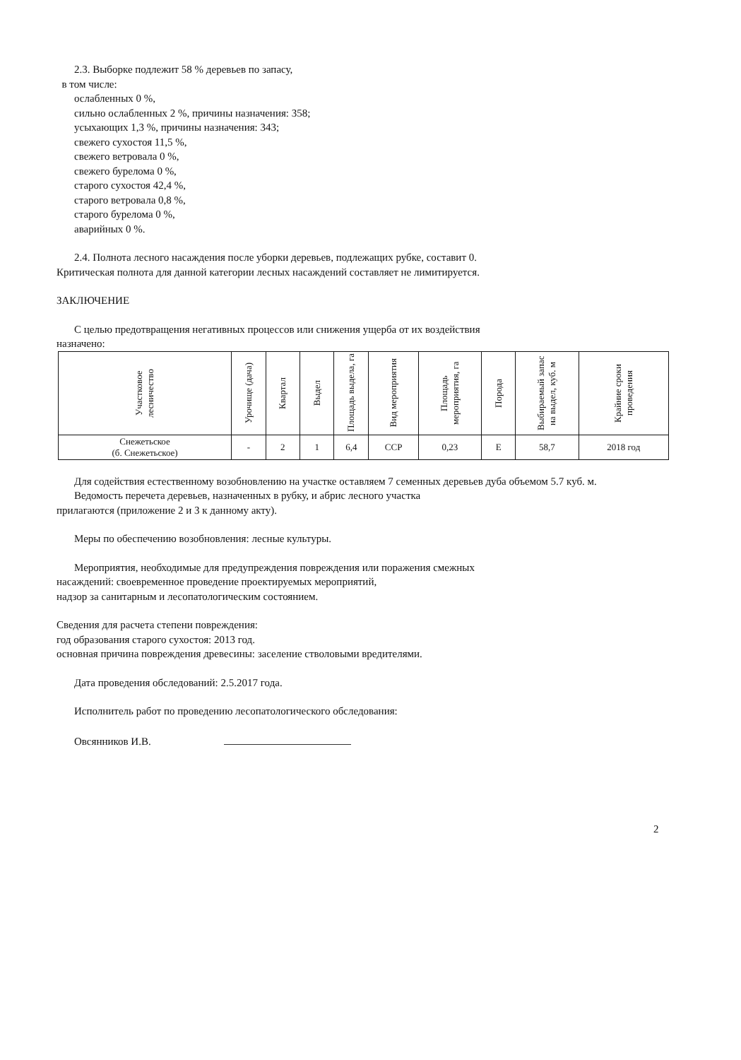2.3. Выборке подлежит 58 % деревьев по запасу,
в том числе:
ослабленных 0 %,
сильно ослабленных 2 %, причины назначения: 358;
усыхающих 1,3 %, причины назначения: 343;
свежего сухостоя 11,5 %,
свежего ветровала 0 %,
свежего бурелома 0 %,
старого сухостоя 42,4 %,
старого ветровала 0,8 %,
старого бурелома 0 %,
аварийных 0 %.
2.4. Полнота лесного насаждения после уборки деревьев, подлежащих рубке, составит 0.
Критическая полнота для данной категории лесных насаждений составляет не лимитируется.
ЗАКЛЮЧЕНИЕ
С целью предотвращения негативных процессов или снижения ущерба от их воздействия
назначено:
| Участковое лесничество | Урочище (дача) | Квартал | Выдел | Площадь выдела, га | Вид мероприятия | Площадь мероприятия, га | Порода | Выбираемый запас на выдел, куб. м | Крайние сроки проведения |
| --- | --- | --- | --- | --- | --- | --- | --- | --- | --- |
| Снежетьское (б. Снежетьское) | - | 2 | 1 | 6,4 | ССР | 0,23 | Е | 58,7 | 2018 год |
Для содействия естественному возобновлению на участке оставляем 7 семенных деревьев дуба объемом 5.7 куб. м.
Ведомость перечета деревьев, назначенных в рубку, и абрис лесного участка
прилагаются (приложение 2 и 3 к данному акту).
Меры по обеспечению возобновления: лесные культуры.
Мероприятия, необходимые для предупреждения повреждения или поражения смежных
насаждений: своевременное проведение проектируемых мероприятий,
надзор за санитарным и лесопатологическим состоянием.
Сведения для расчета степени повреждения:
год образования старого сухостоя: 2013 год.
основная причина повреждения древесины: заселение стволовыми вредителями.
Дата проведения обследований: 2.5.2017 года.
Исполнитель работ по проведению лесопатологического обследования:
Овсянников И.В.
2